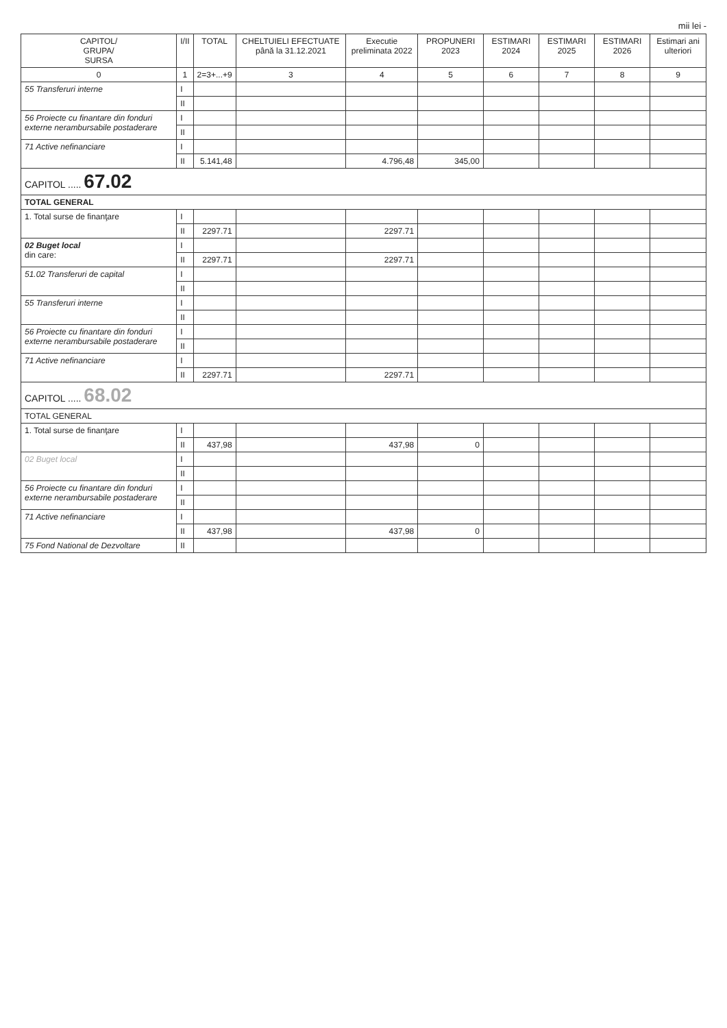mii lei -
| CAPITOL/ GRUPA/ SURSA | I/II | TOTAL | CHELTUIELI EFECTUATE până la 31.12.2021 | Executie preliminata 2022 | PROPUNERI 2023 | ESTIMARI 2024 | ESTIMARI 2025 | ESTIMARI 2026 | Estimari ani ulteriori |
| --- | --- | --- | --- | --- | --- | --- | --- | --- | --- |
| 0 | 1 | 2=3+...+9 | 3 | 4 | 5 | 6 | 7 | 8 | 9 |
| 55 Transferuri interne | I | | | | | | | | |
| | II | | | | | | | | |
| 56 Proiecte cu finantare din fonduri externe nerambursabile postaderare | I | | | | | | | | |
| | II | | | | | | | | |
| 71 Active nefinanciare | I | | | | | | | | |
| | II | 5.141,48 | | 4.796,48 | 345,00 | | | | |
| CAPITOL ..... 67.02 | | | | | | | | | |
| TOTAL GENERAL | | | | | | | | | |
| 1. Total surse de finanţare | I | | | | | | | | |
| | II | 2297.71 | | 2297.71 | | | | | |
| 02 Buget local din care: | I | | | | | | | | |
| | II | 2297.71 | | 2297.71 | | | | | |
| 51.02 Transferuri de capital | I | | | | | | | | |
| | II | | | | | | | | |
| 55 Transferuri interne | I | | | | | | | | |
| | II | | | | | | | | |
| 56 Proiecte cu finantare din fonduri externe nerambursabile postaderare | I | | | | | | | | |
| | II | | | | | | | | |
| 71 Active nefinanciare | I | | | | | | | | |
| | II | 2297.71 | | 2297.71 | | | | | |
| CAPITOL ..... 68.02 | | | | | | | | | |
| TOTAL GENERAL | | | | | | | | | |
| 1. Total surse de finanţare | I | | | | | | | | |
| | II | 437,98 | | 437,98 | 0 | | | | |
| 02 Buget local | I | | | | | | | | |
| | II | | | | | | | | |
| 56 Proiecte cu finantare din fonduri externe nerambursabile postaderare | I | | | | | | | | |
| | II | | | | | | | | |
| 71 Active nefinanciare | I | | | | | | | | |
| | II | 437,98 | | 437,98 | 0 | | | | |
| 75 Fond National de Dezvoltare | II | | | | | | | | |